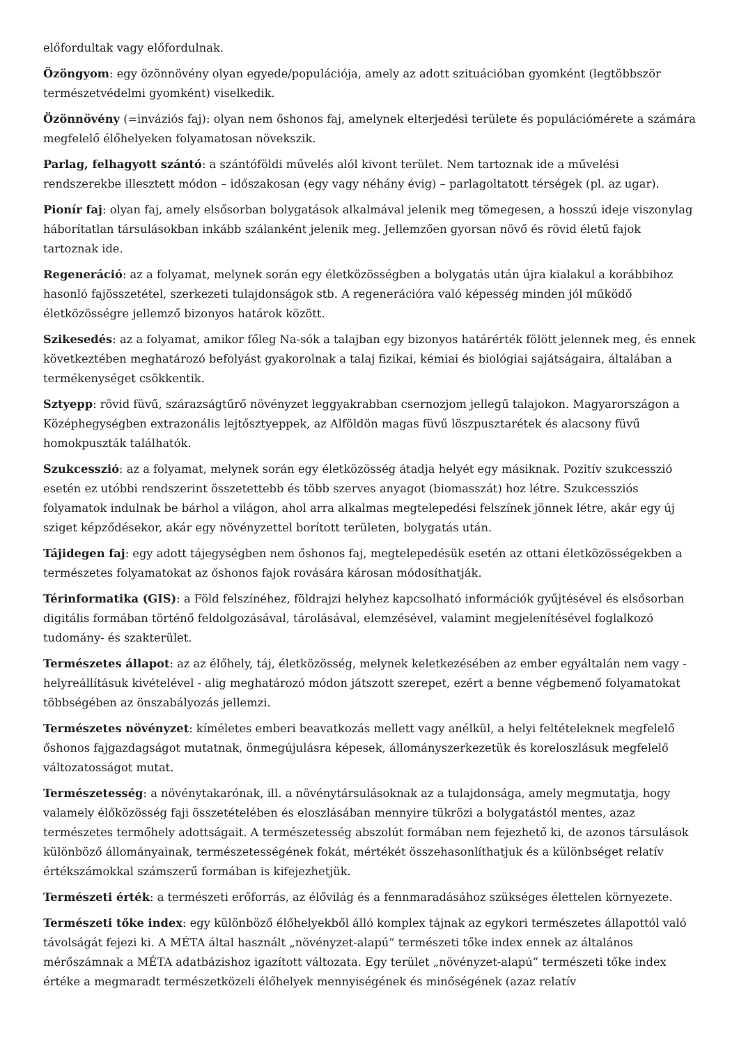előfordultak vagy előfordulnak.
Özöngyom: egy özönnövény olyan egyede/populációja, amely az adott szituációban gyomként (legtöbbször természetvédelmi gyomként) viselkedik.
Özönnövény (=inváziós faj): olyan nem őshonos faj, amelynek elterjedési területe és populációmérete a számára megfelelő élőhelyeken folyamatosan növekszik.
Parlag, felhagyott szántó: a szántóföldi művelés alól kivont terület. Nem tartoznak ide a művelési rendszerekbe illesztett módon – időszakosan (egy vagy néhány évig) – parlagoltatott térségek (pl. az ugar).
Pionír faj: olyan faj, amely elsősorban bolygatások alkalmával jelenik meg tömegesen, a hosszú ideje viszonylag háborítatlan társulásokban inkább szálanként jelenik meg. Jellemzően gyorsan növő és rövid életű fajok tartoznak ide.
Regeneráció: az a folyamat, melynek során egy életközösségben a bolygatás után újra kialakul a korábbihoz hasonló fajösszetétel, szerkezeti tulajdonságok stb. A regenerációra való képesség minden jól működő életközösségre jellemző bizonyos határok között.
Szikesedés: az a folyamat, amikor főleg Na-sók a talajban egy bizonyos határérték fölött jelennek meg, és ennek következtében meghatározó befolyást gyakorolnak a talaj fizikai, kémiai és biológiai sajátságaira, általában a termékenységet csökkentik.
Sztyepp: rövid füvű, szárazságtűrő növényzet leggyakrabban csernozjom jellegű talajokon. Magyarországon a Középhegységben extrazonális lejtősztyeppek, az Alföldön magas füvű löszpusztarétek és alacsony füvű homokpuszták találhatók.
Szukcesszió: az a folyamat, melynek során egy életközösség átadja helyét egy másiknak. Pozitív szukcesszió esetén ez utóbbi rendszerint összetettebb és több szerves anyagot (biomasszát) hoz létre. Szukcessziós folyamatok indulnak be bárhol a világon, ahol arra alkalmas megtelepedési felszínek jönnek létre, akár egy új sziget képződésekor, akár egy növényzettel borított területen, bolygatás után.
Tájidegen faj: egy adott tájegységben nem őshonos faj, megtelepedésük esetén az ottani életközösségekben a természetes folyamatokat az őshonos fajok rovására károsan módosíthatják.
Térinformatika (GIS): a Föld felszínéhez, földrajzi helyhez kapcsolható információk gyűjtésével és elsősorban digitális formában történő feldolgozásával, tárolásával, elemzésével, valamint megjelenítésével foglalkozó tudomány- és szakterület.
Természetes állapot: az az élőhely, táj, életközösség, melynek keletkezésében az ember egyáltalán nem vagy - helyreállításuk kivételével - alig meghatározó módon játszott szerepet, ezért a benne végbemenő folyamatokat többségében az önszabályozás jellemzi.
Természetes növényzet: kíméletes emberi beavatkozás mellett vagy anélkül, a helyi feltételeknek megfelelő őshonos fajgazdagságot mutatnak, önmegújulásra képesek, állományszerkezetük és koreloszlásuk megfelelő változatosságot mutat.
Természetesség: a növénytakarónak, ill. a növénytársulásoknak az a tulajdonsága, amely megmutatja, hogy valamely élőközösség faji összetételében és eloszlásában mennyire tükrözi a bolygatástól mentes, azaz természetes termőhely adottságait. A természetesség abszolút formában nem fejezhető ki, de azonos társulások különböző állományainak, természetességének fokát, mértékét összehasonlíthatjuk és a különbséget relatív értékszámokkal számszerű formában is kifejezhetjük.
Természeti érték: a természeti erőforrás, az élővilág és a fennmaradásához szükséges élettelen környezete.
Természeti tőke index: egy különböző élőhelyekből álló komplex tájnak az egykori természetes állapottól való távolságát fejezi ki. A MÉTA által használt „növényzet-alapú” természeti tőke index ennek az általános mérőszámnak a MÉTA adatbázishoz igazított változata. Egy terület „növényzet-alapú” természeti tőke index értéke a megmaradt természetközeli élőhelyek mennyiségének és minőségének (azaz relatív